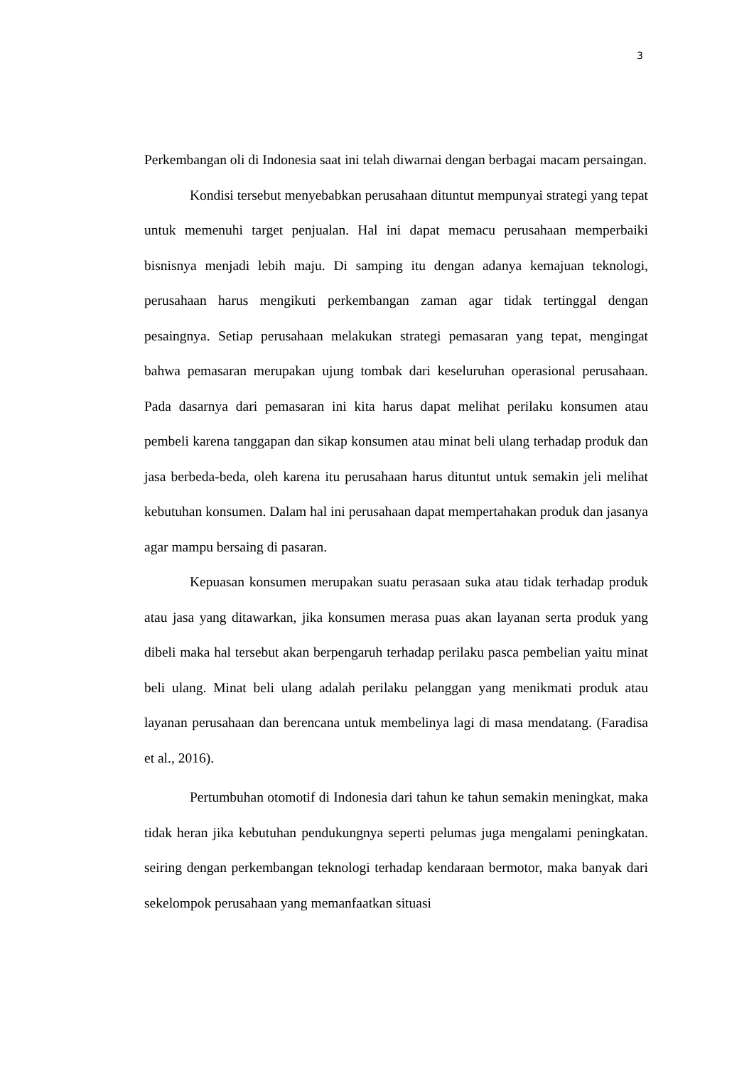3
Perkembangan oli di Indonesia saat ini telah diwarnai dengan berbagai macam persaingan.
Kondisi tersebut menyebabkan perusahaan dituntut mempunyai strategi yang tepat untuk memenuhi target penjualan. Hal ini dapat memacu perusahaan memperbaiki bisnisnya menjadi lebih maju. Di samping itu dengan adanya kemajuan teknologi, perusahaan harus mengikuti perkembangan zaman agar tidak tertinggal dengan pesaingnya. Setiap perusahaan melakukan strategi pemasaran yang tepat, mengingat bahwa pemasaran merupakan ujung tombak dari keseluruhan operasional perusahaan. Pada dasarnya dari pemasaran ini kita harus dapat melihat perilaku konsumen atau pembeli karena tanggapan dan sikap konsumen atau minat beli ulang terhadap produk dan jasa berbeda-beda, oleh karena itu perusahaan harus dituntut untuk semakin jeli melihat kebutuhan konsumen. Dalam hal ini perusahaan dapat mempertahakan produk dan jasanya agar mampu bersaing di pasaran.
Kepuasan konsumen merupakan suatu perasaan suka atau tidak terhadap produk atau jasa yang ditawarkan, jika konsumen merasa puas akan layanan serta produk yang dibeli maka hal tersebut akan berpengaruh terhadap perilaku pasca pembelian yaitu minat beli ulang. Minat beli ulang adalah perilaku pelanggan yang menikmati produk atau layanan perusahaan dan berencana untuk membelinya lagi di masa mendatang. (Faradisa et al., 2016).
Pertumbuhan otomotif di Indonesia dari tahun ke tahun semakin meningkat, maka tidak heran jika kebutuhan pendukungnya seperti pelumas juga mengalami peningkatan. seiring dengan perkembangan teknologi terhadap kendaraan bermotor, maka banyak dari sekelompok perusahaan yang memanfaatkan situasi